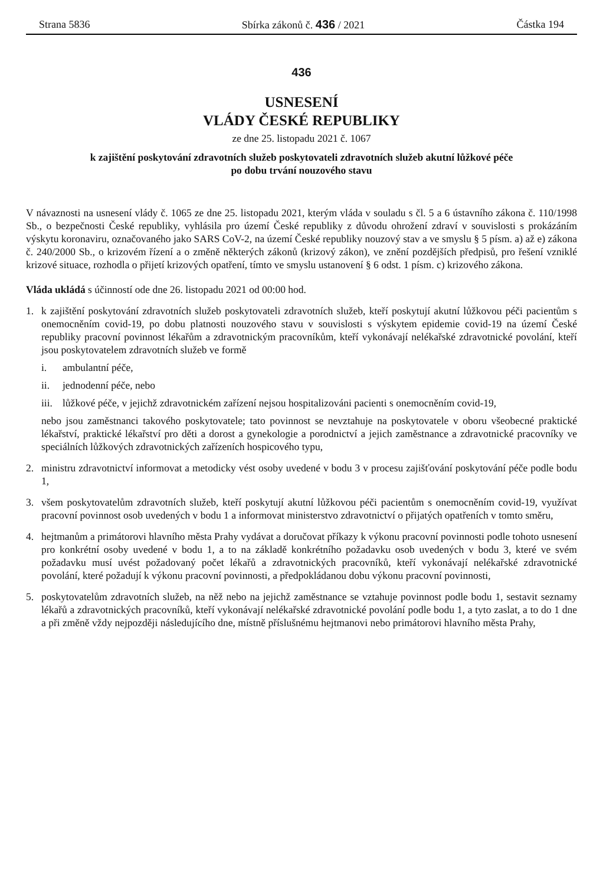Strana 5836 Sbírka zákonů č. 436 / 2021 Částka 194
436
USNESENÍ
VLÁDY ČESKÉ REPUBLIKY
ze dne 25. listopadu 2021 č. 1067
k zajištění poskytování zdravotních služeb poskytovateli zdravotních služeb akutní lůžkové péče
po dobu trvání nouzového stavu
V návaznosti na usnesení vlády č. 1065 ze dne 25. listopadu 2021, kterým vláda v souladu s čl. 5 a 6 ústavního zákona č. 110/1998 Sb., o bezpečnosti České republiky, vyhlásila pro území České republiky z důvodu ohrožení zdraví v souvislosti s prokázáním výskytu koronaviru, označovaného jako SARS CoV-2, na území České republiky nouzový stav a ve smyslu § 5 písm. a) až e) zákona č. 240/2000 Sb., o krizovém řízení a o změně některých zákonů (krizový zákon), ve znění pozdějších předpisů, pro řešení vzniklé krizové situace, rozhodla o přijetí krizových opatření, tímto ve smyslu ustanovení § 6 odst. 1 písm. c) krizového zákona.
Vláda ukládá s účinností ode dne 26. listopadu 2021 od 00:00 hod.
1. k zajištění poskytování zdravotních služeb poskytovateli zdravotních služeb, kteří poskytují akutní lůžkovou péči pacientům s onemocněním covid-19, po dobu platnosti nouzového stavu v souvislosti s výskytem epidemie covid-19 na území České republiky pracovní povinnost lékařům a zdravotnickým pracovníkům, kteří vykonávají nelékařské zdravotnické povolání, kteří jsou poskytovatelem zdravotních služeb ve formě
i. ambulantní péče,
ii. jednodenní péče, nebo
iii. lůžkové péče, v jejichž zdravotnickém zařízení nejsou hospitalizováni pacienti s onemocněním covid-19,
nebo jsou zaměstnanci takového poskytovatele; tato povinnost se nevztahuje na poskytovatele v oboru všeobecné praktické lékařství, praktické lékařství pro děti a dorost a gynekologie a porodnictví a jejich zaměstnance a zdravotnické pracovníky ve speciálních lůžkových zdravotnických zařízeních hospicového typu,
2. ministru zdravotnictví informovat a metodicky vést osoby uvedené v bodu 3 v procesu zajišťování poskytování péče podle bodu 1,
3. všem poskytovatelům zdravotních služeb, kteří poskytují akutní lůžkovou péči pacientům s onemocněním covid-19, využívat pracovní povinnost osob uvedených v bodu 1 a informovat ministerstvo zdravotnictví o přijatých opatřeních v tomto směru,
4. hejtmanům a primátorovi hlavního města Prahy vydávat a doručovat příkazy k výkonu pracovní povinnosti podle tohoto usnesení pro konkrétní osoby uvedené v bodu 1, a to na základě konkrétního požadavku osob uvedených v bodu 3, které ve svém požadavku musí uvést požadovaný počet lékařů a zdravotnických pracovníků, kteří vykonávají nelékařské zdravotnické povolání, které požadují k výkonu pracovní povinnosti, a předpokládanou dobu výkonu pracovní povinnosti,
5. poskytovatelům zdravotních služeb, na něž nebo na jejichž zaměstnance se vztahuje povinnost podle bodu 1, sestavit seznamy lékařů a zdravotnických pracovníků, kteří vykonávají nelékařské zdravotnické povolání podle bodu 1, a tyto zaslat, a to do 1 dne a při změně vždy nejpozději následujícího dne, místně příslušnému hejtmanovi nebo primátorovi hlavního města Prahy,